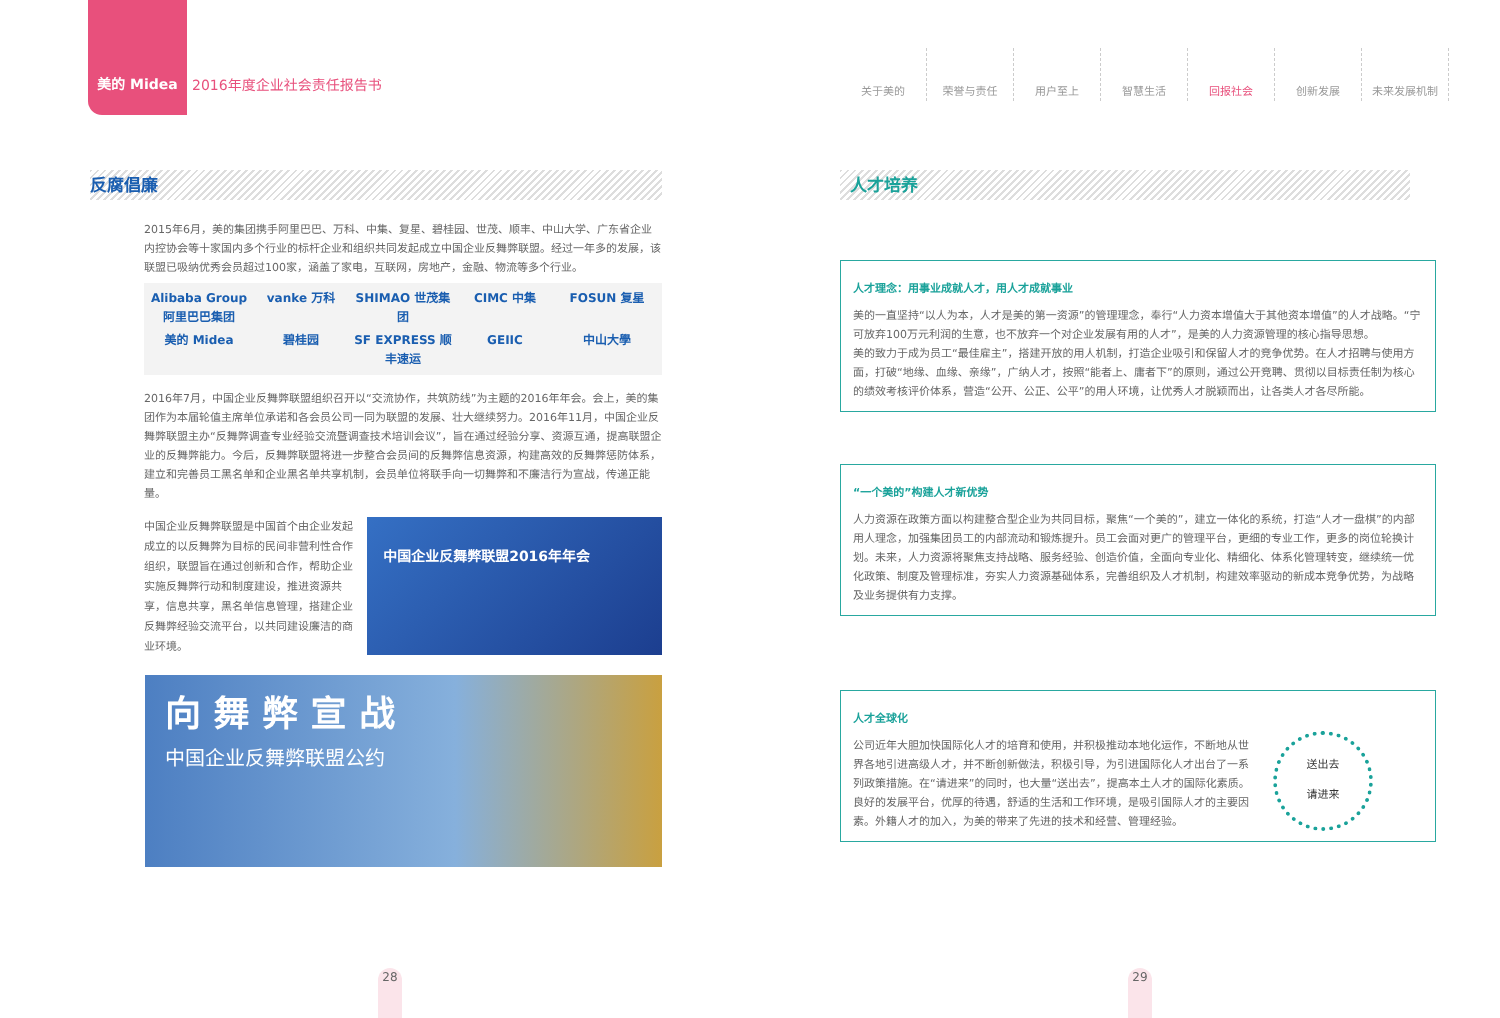美的 Midea
2016年度企业社会责任报告书
反腐倡廉
2015年6月，美的集团携手阿里巴巴、万科、中集、复星、碧桂园、世茂、顺丰、中山大学、广东省企业内控协会等十家国内多个行业的标杆企业和组织共同发起成立中国企业反舞弊联盟。经过一年多的发展，该联盟已吸纳优秀会员超过100家，涵盖了家电，互联网，房地产，金融、物流等多个行业。
Alibaba Group 阿里巴巴集团 vanke 万科 SHIMAO 世茂集团 CIMC 中集 FOSUN 复星 美的 Midea 碧桂园 SF EXPRESS 顺丰速运 GEIIC 中山大學
2016年7月，中国企业反舞弊联盟组织召开以“交流协作，共筑防线”为主题的2016年年会。会上，美的集团作为本届轮值主席单位承诺和各会员公司一同为联盟的发展、壮大继续努力。2016年11月，中国企业反舞弊联盟主办“反舞弊调查专业经验交流暨调查技术培训会议”，旨在通过经验分享、资源互通，提高联盟企业的反舞弊能力。今后，反舞弊联盟将进一步整合会员间的反舞弊信息资源，构建高效的反舞弊惩防体系，建立和完善员工黑名单和企业黑名单共享机制，会员单位将联手向一切舞弊和不廉洁行为宣战，传递正能量。
中国企业反舞弊联盟是中国首个由企业发起成立的以反舞弊为目标的民间非营利性合作组织，联盟旨在通过创新和合作，帮助企业实施反舞弊行动和制度建设，推进资源共享，信息共享，黑名单信息管理，搭建企业反舞弊经验交流平台，以共同建设廉洁的商业环境。
中国企业反舞弊联盟2016年年会
向 舞 弊 宣 战
中国企业反舞弊联盟公约
28
关于美的 荣誉与责任 用户至上 智慧生活 回报社会 创新发展 未来发展机制
人才培养
人才理念：用事业成就人才，用人才成就事业
美的一直坚持“以人为本，人才是美的第一资源”的管理理念，奉行“人力资本增值大于其他资本增值”的人才战略。“宁可放弃100万元利润的生意，也不放弃一个对企业发展有用的人才”，是美的人力资源管理的核心指导思想。
美的致力于成为员工“最佳雇主”，搭建开放的用人机制，打造企业吸引和保留人才的竞争优势。在人才招聘与使用方面，打破“地缘、血缘、亲缘”，广纳人才，按照“能者上、庸者下”的原则，通过公开竞聘、贯彻以目标责任制为核心的绩效考核评价体系，营造“公开、公正、公平”的用人环境，让优秀人才脱颖而出，让各类人才各尽所能。
“一个美的”构建人才新优势
人力资源在政策方面以构建整合型企业为共同目标，聚焦“一个美的”，建立一体化的系统，打造“人才一盘棋”的内部用人理念，加强集团员工的内部流动和锻炼提升。员工会面对更广的管理平台，更细的专业工作，更多的岗位轮换计划。未来，人力资源将聚焦支持战略、服务经验、创造价值，全面向专业化、精细化、体系化管理转变，继续统一优化政策、制度及管理标准，夯实人力资源基础体系，完善组织及人才机制，构建效率驱动的新成本竞争优势，为战略及业务提供有力支撑。
人才全球化
公司近年大胆加快国际化人才的培育和使用，并积极推动本地化运作，不断地从世界各地引进高级人才，并不断创新做法，积极引导，为引进国际化人才出台了一系列政策措施。在“请进来”的同时，也大量“送出去”，提高本土人才的国际化素质。良好的发展平台，优厚的待遇，舒适的生活和工作环境，是吸引国际人才的主要因素。外籍人才的加入，为美的带来了先进的技术和经营、管理经验。
送出去
请进来
29